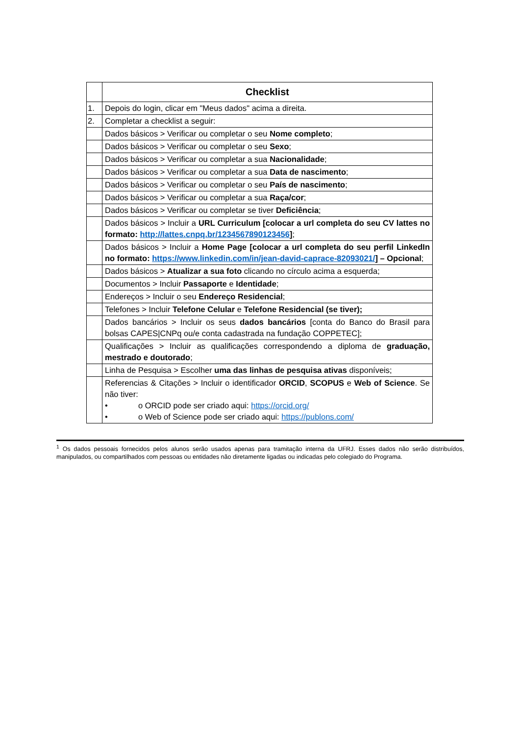| | Checklist |
| 1. | Depois do login, clicar em "Meus dados" acima a direita. |
| 2. | Completar a checklist a seguir: |
| | Dados básicos > Verificar ou completar o seu Nome completo ; |
| | Dados básicos > Verificar ou completar o seu Sexo ; |
| | Dados básicos > Verificar ou completar a sua Nacionalidade ; |
| | Dados básicos > Verificar ou completar a sua Data de nascimento ; |
| | Dados básicos > Verificar ou completar o seu País de nascimento ; |
| | Dados básicos > Verificar ou completar a sua Raça/cor ; |
| | Dados básicos > Verificar ou completar se tiver Deficiência ; |
| | Dados básicos > Incluir a URL Curriculum [colocar a url completa do seu CV lattes no formato: http://lattes.cnpq.br/1234567890123456 ] ; |
| | Dados básicos > Incluir a Home Page [colocar a url completa do seu perfil LinkedIn no formato: https://www.linkedin.com/in/jean-david-caprace-82093021/ ] – Opcional ; |
| | Dados básicos > Atualizar a sua foto clicando no círculo acima a esquerda; |
| | Documentos > Incluir Passaporte e Identidade ; |
| | Endereços > Incluir o seu Endereço Residencial ; |
| | Telefones > Incluir Telefone Celular e Telefone Residencial (se tiver); |
| | Dados bancários > Incluir os seus dados bancários [conta do Banco do Brasil para bolsas CAPES/CNPq ou/e conta cadastrada na fundação COPPETEC]; |
| | Qualificações > Incluir as qualificações correspondendo a diploma de graduação, mestrado e doutorado ; |
| | Linha de Pesquisa > Escolher uma das linhas de pesquisa ativas disponíveis; |
| | Referencias & Citações > Incluir o identificador ORCID , SCOPUS e Web of Science . Se não tiver: • o ORCID pode ser criado aqui: https://orcid.org/ • o Web of Science pode ser criado aqui: https://publons.com/ |
<sup>1</sup> Os dados pessoais fornecidos pelos alunos serão usados apenas para tramitação interna da UFRJ. Esses dados não serão distribuídos, manipulados, ou compartilhados com pessoas ou entidades não diretamente ligadas ou indicadas pelo colegiado do Programa.